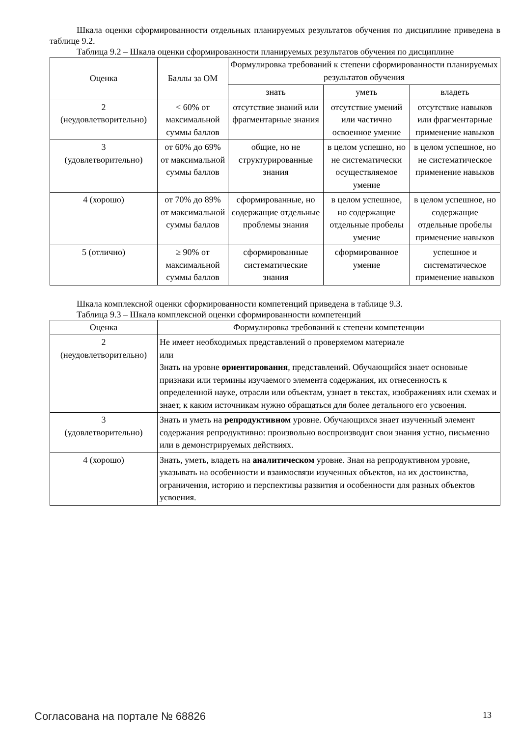Шкала оценки сформированности отдельных планируемых результатов обучения по дисциплине приведена в таблице 9.2.
Таблица 9.2 – Шкала оценки сформированности планируемых результатов обучения по дисциплине
| Оценка | Баллы за ОМ | Формулировка требований к степени сформированности планируемых результатов обучения | | |
| --- | --- | --- | --- | --- |
| | | знать | уметь | владеть |
| 2 (неудовлетворительно) | < 60% от максимальной суммы баллов | отсутствие знаний или фрагментарные знания | отсутствие умений или частично освоенное умение | отсутствие навыков или фрагментарные применение навыков |
| 3 (удовлетворительно) | от 60% до 69% от максимальной суммы баллов | общие, но не структурированные знания | в целом успешно, но не систематически осуществляемое умение | в целом успешное, но не систематическое применение навыков |
| 4 (хорошо) | от 70% до 89% от максимальной суммы баллов | сформированные, но содержащие отдельные проблемы знания | в целом успешное, но содержащие отдельные пробелы умение | в целом успешное, но содержащие отдельные пробелы применение навыков |
| 5 (отлично) | ≥ 90% от максимальной суммы баллов | сформированные систематические знания | сформированное умение | успешное и систематическое применение навыков |
Шкала комплексной оценки сформированности компетенций приведена в таблице 9.3.
Таблица 9.3 – Шкала комплексной оценки сформированности компетенций
| Оценка | Формулировка требований к степени компетенции |
| --- | --- |
| 2 (неудовлетворительно) | Не имеет необходимых представлений о проверяемом материале или Знать на уровне ориентирования , представлений. Обучающийся знает основные признаки или термины изучаемого элемента содержания, их отнесенность к определенной науке, отрасли или объектам, узнает в текстах, изображениях или схемах и знает, к каким источникам нужно обращаться для более детального его усвоения. |
| 3 (удовлетворительно) | Знать и уметь на репродуктивном уровне. Обучающихся знает изученный элемент содержания репродуктивно: произвольно воспроизводит свои знания устно, письменно или в демонстрируемых действиях. |
| 4 (хорошо) | Знать, уметь, владеть на аналитическом уровне. Зная на репродуктивном уровне, указывать на особенности и взаимосвязи изученных объектов, на их достоинства, ограничения, историю и перспективы развития и особенности для разных объектов усвоения. |
Согласована на портале № 68826 13